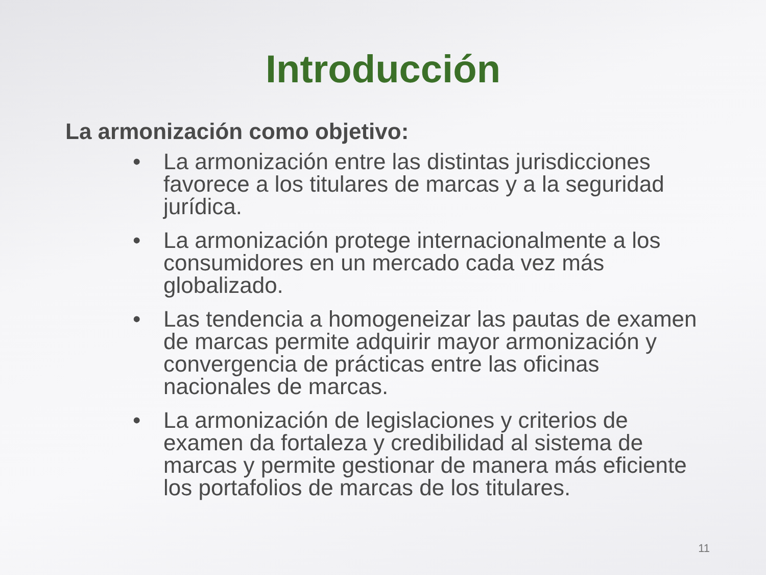Introducción
La armonización como objetivo:
• La armonización entre las distintas jurisdicciones favorece a los titulares de marcas y a la seguridad jurídica.
• La armonización protege internacionalmente a los consumidores en un mercado cada vez más globalizado.
• Las tendencia a homogeneizar las pautas de examen de marcas permite adquirir mayor armonización y convergencia de prácticas entre las oficinas nacionales de marcas.
• La armonización de legislaciones y criterios de examen da fortaleza y credibilidad al sistema de marcas y permite gestionar de manera más eficiente los portafolios de marcas de los titulares.
11